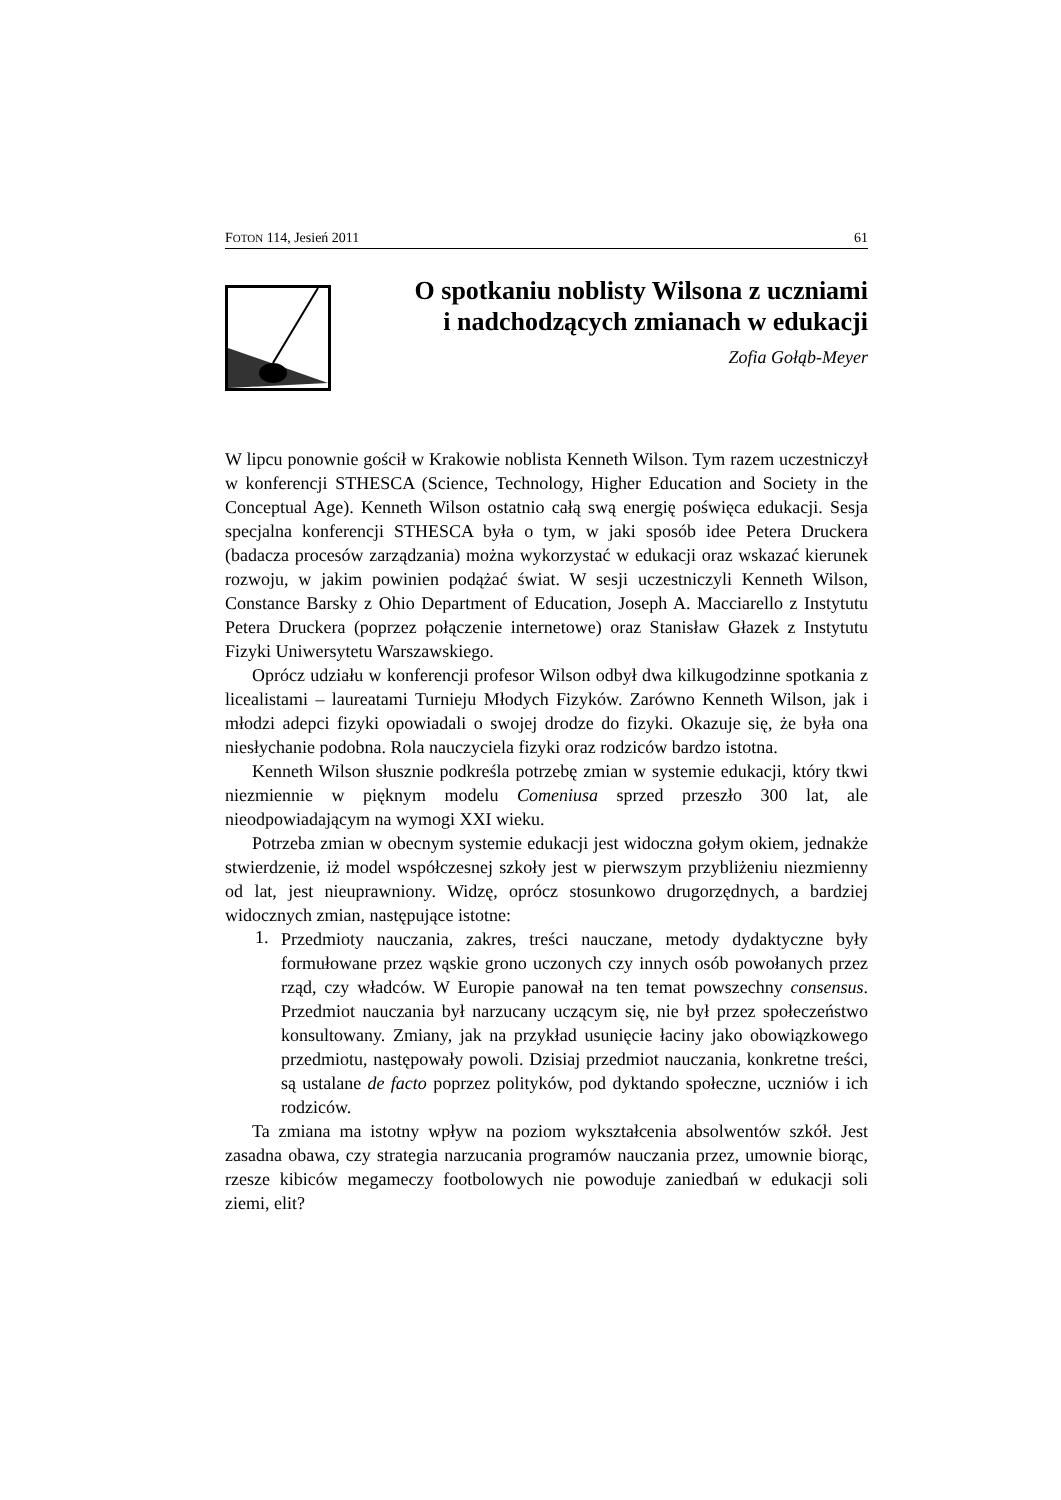FOTON 114, Jesień 2011 61
O spotkaniu noblisty Wilsona z uczniami
i nadchodzących zmianach w edukacji
Zofia Gołąb-Meyer
W lipcu ponownie gościł w Krakowie noblista Kenneth Wilson. Tym razem uczestniczył w konferencji STHESCA (Science, Technology, Higher Education and Society in the Conceptual Age). Kenneth Wilson ostatnio całą swą energię poświęca edukacji. Sesja specjalna konferencji STHESCA była o tym, w jaki sposób idee Petera Druckera (badacza procesów zarządzania) można wykorzystać w edukacji oraz wskazać kierunek rozwoju, w jakim powinien podążać świat. W sesji uczestniczyli Kenneth Wilson, Constance Barsky z Ohio Department of Education, Joseph A. Macciarello z Instytutu Petera Druckera (poprzez połączenie internetowe) oraz Stanisław Głazek z Instytutu Fizyki Uniwersytetu Warszawskiego.
Oprócz udziału w konferencji profesor Wilson odbył dwa kilkugodzinne spotkania z licealistami – laureatami Turnieju Młodych Fizyków. Zarówno Kenneth Wilson, jak i młodzi adepci fizyki opowiadali o swojej drodze do fizyki. Okazuje się, że była ona niesłychanie podobna. Rola nauczyciela fizyki oraz rodziców bardzo istotna.
Kenneth Wilson słusznie podkreśla potrzebę zmian w systemie edukacji, który tkwi niezmiennie w pięknym modelu Comeniusa sprzed przeszło 300 lat, ale nieodpowiadającym na wymogi XXI wieku.
Potrzeba zmian w obecnym systemie edukacji jest widoczna gołym okiem, jednakże stwierdzenie, iż model współczesnej szkoły jest w pierwszym przybliżeniu niezmienny od lat, jest nieuprawniony. Widzę, oprócz stosunkowo drugorzędnych, a bardziej widocznych zmian, następujące istotne:
1.
Przedmioty nauczania, zakres, treści nauczane, metody dydaktyczne były formułowane przez wąskie grono uczonych czy innych osób powołanych przez rząd, czy władców. W Europie panował na ten temat powszechny consensus. Przedmiot nauczania był narzucany uczącym się, nie był przez społeczeństwo konsultowany. Zmiany, jak na przykład usunięcie łaciny jako obowiązkowego przedmiotu, następowały powoli. Dzisiaj przedmiot nauczania, konkretne treści, są ustalane de facto poprzez polityków, pod dyktando społeczne, uczniów i ich rodziców.
Ta zmiana ma istotny wpływ na poziom wykształcenia absolwentów szkół. Jest zasadna obawa, czy strategia narzucania programów nauczania przez, umownie biorąc, rzesze kibiców megameczy footbolowych nie powoduje zaniedbań w edukacji soli ziemi, elit?